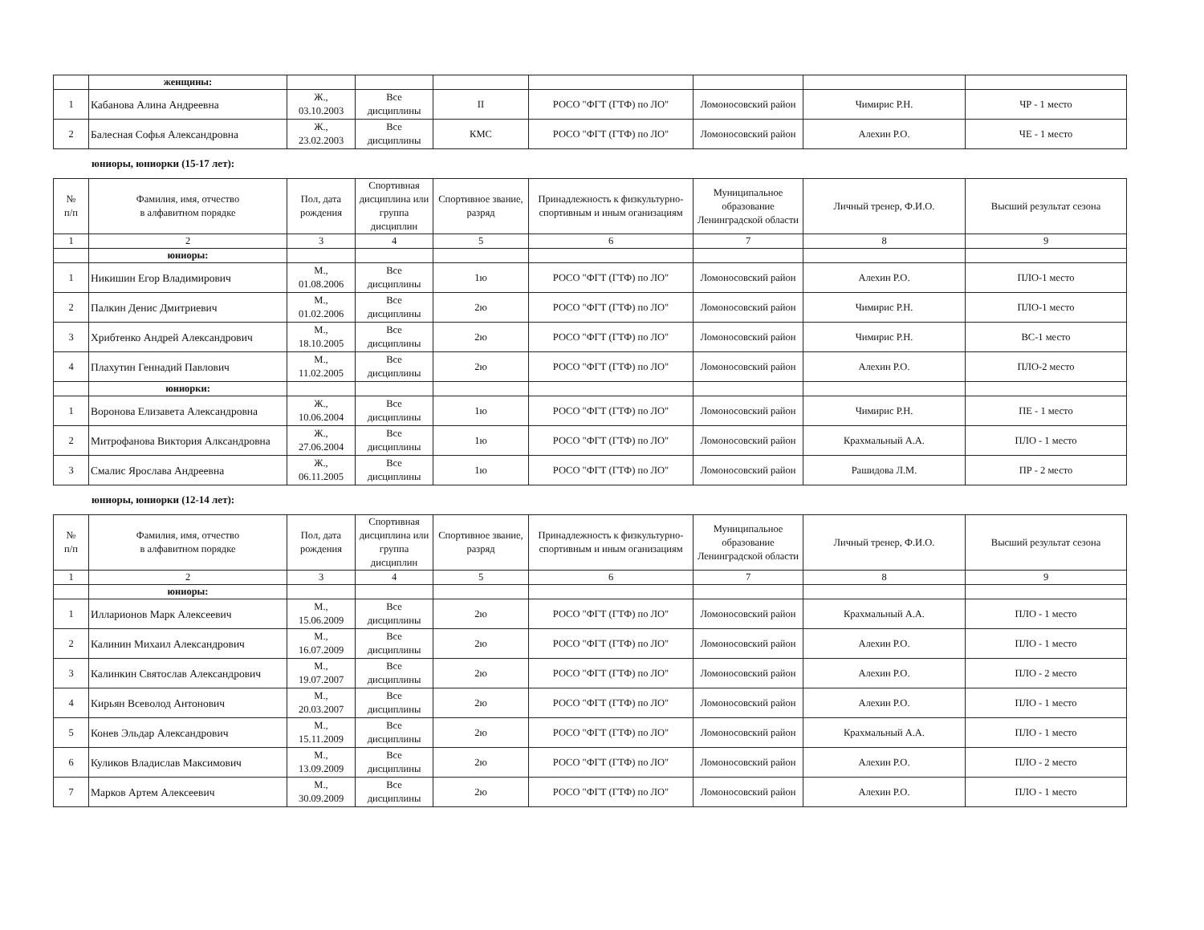| | женщины: | | | | | | | |
| 1 | Кабанова Алина Андреевна | Ж., 03.10.2003 | Все дисциплины | II | РОСО "ФГТ (ГТФ) по ЛО" | Ломоносовский район | Чимирис Р.Н. | ЧР - 1 место |
| 2 | Балесная Софья Александровна | Ж., 23.02.2003 | Все дисциплины | КМС | РОСО "ФГТ (ГТФ) по ЛО" | Ломоносовский район | Алехин Р.О. | ЧЕ - 1 место |
юниоры, юниорки (15-17 лет):
| № п/п | Фамилия, имя, отчество в алфавитном порядке | Пол, дата рождения | Спортивная дисциплина или группа дисциплин | Спортивное звание, разряд | Принадлежность к физкультурно-спортивным и иным оганизациям | Муниципальное образование Ленинградской области | Личный тренер, Ф.И.О. | Высший результат сезона |
| --- | --- | --- | --- | --- | --- | --- | --- | --- |
| 1 | 2 | 3 | 4 | 5 | 6 | 7 | 8 | 9 |
| | юниоры: | | | | | | | |
| 1 | Никишин Егор Владимирович | М., 01.08.2006 | Все дисциплины | 1ю | РОСО "ФГТ (ГТФ) по ЛО" | Ломоносовский район | Алехин Р.О. | ПЛО-1 место |
| 2 | Палкин Денис Дмитриевич | М., 01.02.2006 | Все дисциплины | 2ю | РОСО "ФГТ (ГТФ) по ЛО" | Ломоносовский район | Чимирис Р.Н. | ПЛО-1 место |
| 3 | Хрибтенко Андрей Александрович | М., 18.10.2005 | Все дисциплины | 2ю | РОСО "ФГТ (ГТФ) по ЛО" | Ломоносовский район | Чимирис Р.Н. | ВС-1 место |
| 4 | Плахутин Геннадий Павлович | М., 11.02.2005 | Все дисциплины | 2ю | РОСО "ФГТ (ГТФ) по ЛО" | Ломоносовский район | Алехин Р.О. | ПЛО-2 место |
| | юниорки: | | | | | | | |
| 1 | Воронова Елизавета Александровна | Ж., 10.06.2004 | Все дисциплины | 1ю | РОСО "ФГТ (ГТФ) по ЛО" | Ломоносовский район | Чимирис Р.Н. | ПЕ - 1 место |
| 2 | Митрофанова Виктория Алксандровна | Ж., 27.06.2004 | Все дисциплины | 1ю | РОСО "ФГТ (ГТФ) по ЛО" | Ломоносовский район | Крахмальный А.А. | ПЛО - 1 место |
| 3 | Смалис Ярослава Андреевна | Ж., 06.11.2005 | Все дисциплины | 1ю | РОСО "ФГТ (ГТФ) по ЛО" | Ломоносовский район | Рашидова Л.М. | ПР - 2 место |
юниоры, юниорки (12-14 лет):
| № п/п | Фамилия, имя, отчество в алфавитном порядке | Пол, дата рождения | Спортивная дисциплина или группа дисциплин | Спортивное звание, разряд | Принадлежность к физкультурно-спортивным и иным оганизациям | Муниципальное образование Ленинградской области | Личный тренер, Ф.И.О. | Высший результат сезона |
| --- | --- | --- | --- | --- | --- | --- | --- | --- |
| 1 | 2 | 3 | 4 | 5 | 6 | 7 | 8 | 9 |
| | юниоры: | | | | | | | |
| 1 | Илларионов Марк Алексеевич | М., 15.06.2009 | Все дисциплины | 2ю | РОСО "ФГТ (ГТФ) по ЛО" | Ломоносовский район | Крахмальный А.А. | ПЛО - 1 место |
| 2 | Калинин Михаил Александрович | М., 16.07.2009 | Все дисциплины | 2ю | РОСО "ФГТ (ГТФ) по ЛО" | Ломоносовский район | Алехин Р.О. | ПЛО - 1 место |
| 3 | Калинкин Святослав Александрович | М., 19.07.2007 | Все дисциплины | 2ю | РОСО "ФГТ (ГТФ) по ЛО" | Ломоносовский район | Алехин Р.О. | ПЛО - 2 место |
| 4 | Кирьян Всеволод Антонович | М., 20.03.2007 | Все дисциплины | 2ю | РОСО "ФГТ (ГТФ) по ЛО" | Ломоносовский район | Алехин Р.О. | ПЛО - 1 место |
| 5 | Конев Эльдар Александрович | М., 15.11.2009 | Все дисциплины | 2ю | РОСО "ФГТ (ГТФ) по ЛО" | Ломоносовский район | Крахмальный А.А. | ПЛО - 1 место |
| 6 | Куликов Владислав Максимович | М., 13.09.2009 | Все дисциплины | 2ю | РОСО "ФГТ (ГТФ) по ЛО" | Ломоносовский район | Алехин Р.О. | ПЛО - 2 место |
| 7 | Марков Артем Алексеевич | М., 30.09.2009 | Все дисциплины | 2ю | РОСО "ФГТ (ГТФ) по ЛО" | Ломоносовский район | Алехин Р.О. | ПЛО - 1 место |